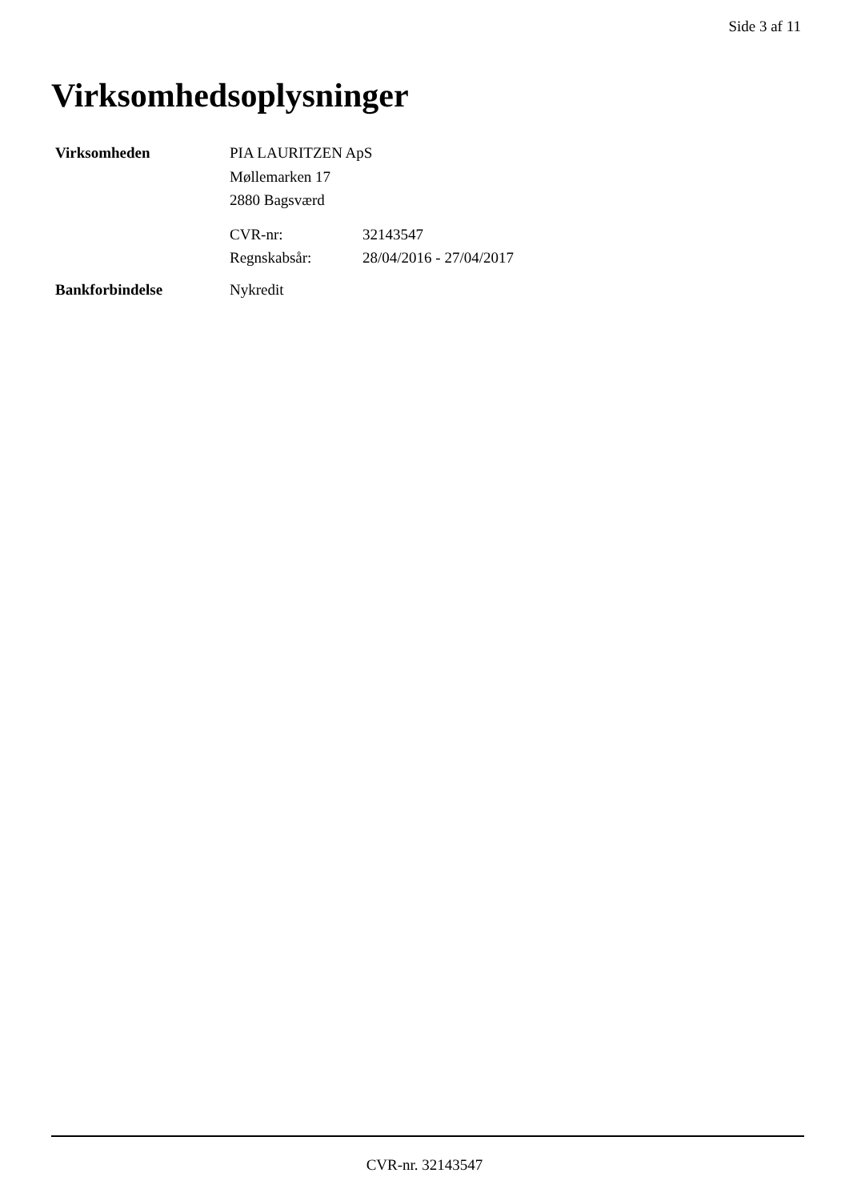Side 3 af 11
Virksomhedsoplysninger
Virksomheden PIA LAURITZEN ApS
Møllemarken 17
2880 Bagsværd
CVR-nr:
Regnskabsår:
32143547
28/04/2016 - 27/04/2017
Bankforbindelse Nykredit
CVR-nr. 32143547